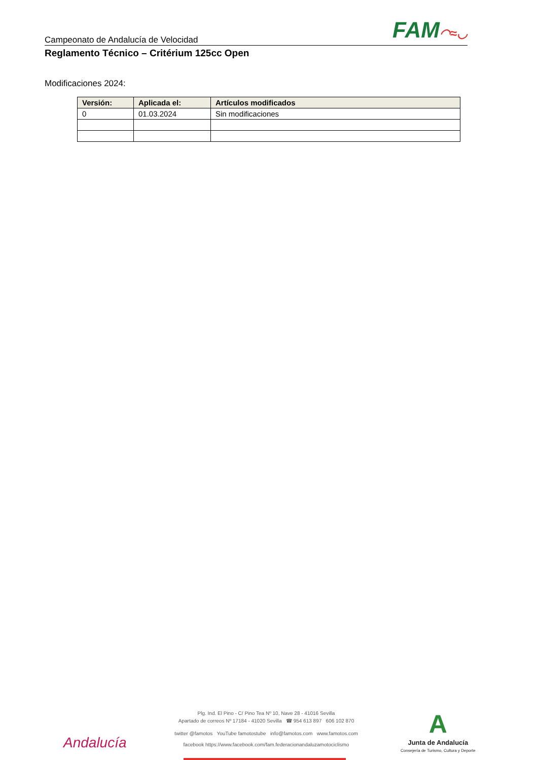Campeonato de Andalucía de Velocidad
FAM◠≈◡
Reglamento Técnico – Critérium 125cc Open
Modificaciones 2024:
| Versión: | Aplicada el: | Artículos modificados |
| --- | --- | --- |
| 0 | 01.03.2024 | Sin modificaciones |
Plg. Ind. El Pino - C/ Pino Tea Nº 10, Nave 28 - 41016 Sevilla
Apartado de correos Nº 17184 - 41020 Sevilla ☎ 954 613 897 606 102 870
twitter @famotos YouTube famotostube info@famotos.com www.famotos.com
facebook https://www.facebook.com/fam.federacionandaluzamotociclismo
Andalucía
A
Junta de Andalucía
Consejería de Turismo, Cultura y Deporte